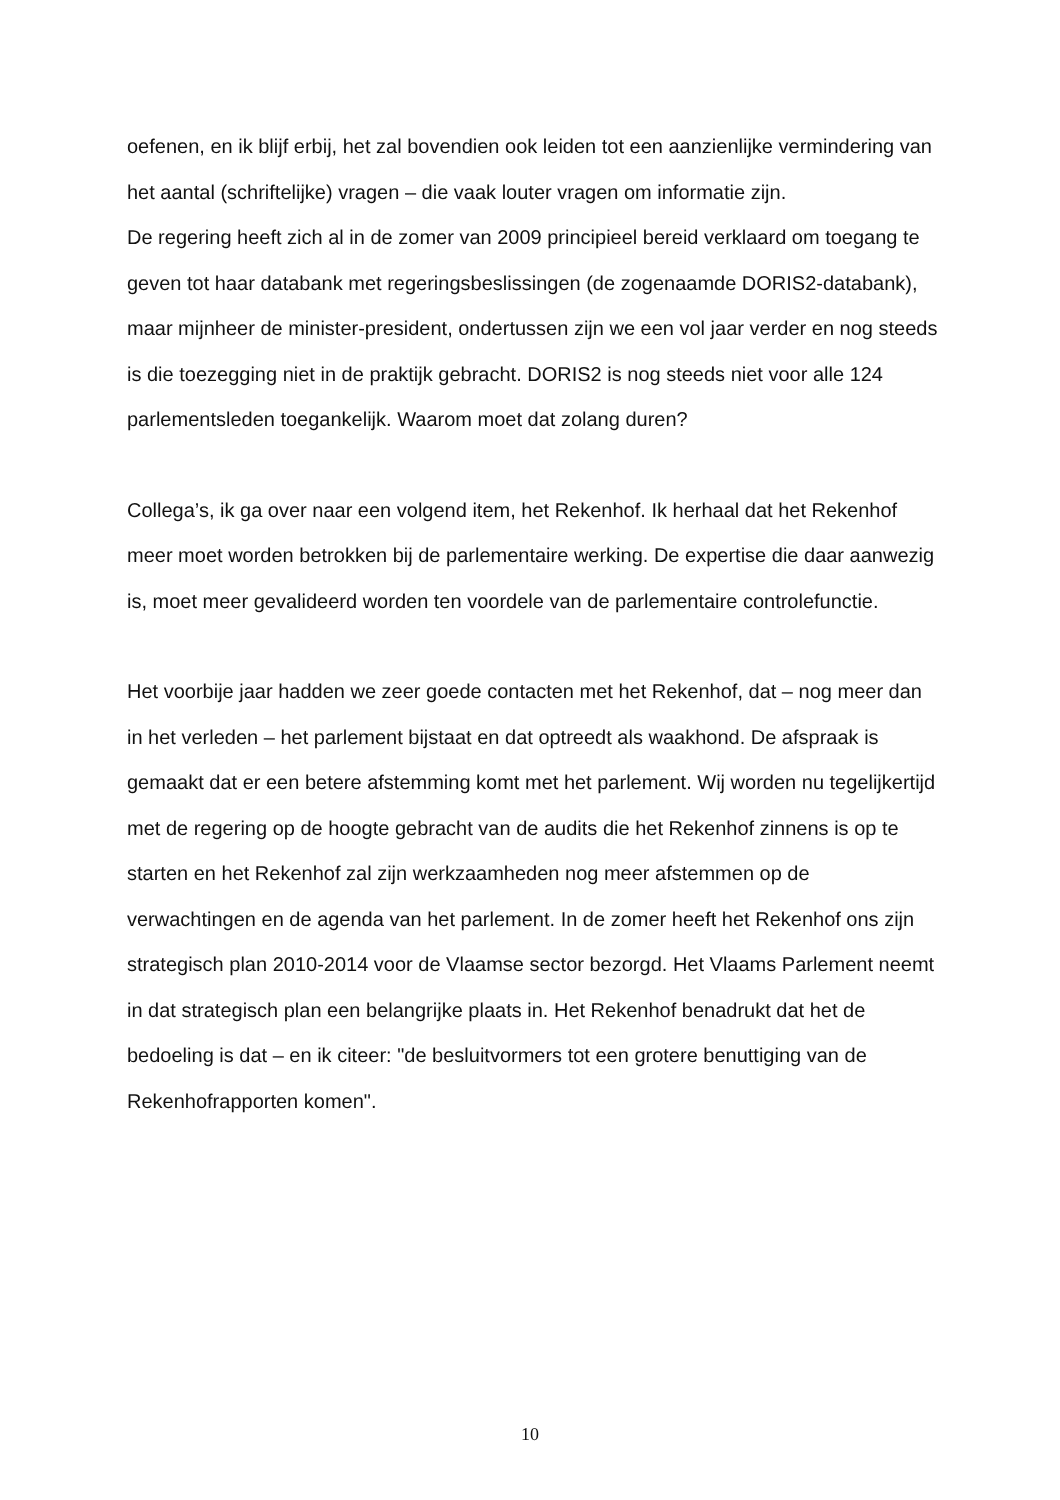oefenen, en ik blijf erbij, het zal bovendien ook leiden tot een aanzienlijke vermindering van het aantal (schriftelijke) vragen – die vaak louter vragen om informatie zijn.
De regering heeft zich al in de zomer van 2009 principieel bereid verklaard om toegang te geven tot haar databank met regeringsbeslissingen (de zogenaamde DORIS2-databank), maar mijnheer de minister-president, ondertussen zijn we een vol jaar verder en nog steeds is die toezegging niet in de praktijk gebracht. DORIS2 is nog steeds niet voor alle 124 parlementsleden toegankelijk. Waarom moet dat zolang duren?
Collega’s, ik ga over naar een volgend item, het Rekenhof. Ik herhaal dat het Rekenhof meer moet worden betrokken bij de parlementaire werking. De expertise die daar aanwezig is, moet meer gevalideerd worden ten voordele van de parlementaire controlefunctie.
Het voorbije jaar hadden we zeer goede contacten met het Rekenhof, dat – nog meer dan in het verleden – het parlement bijstaat en dat optreedt als waakhond. De afspraak is gemaakt dat er een betere afstemming komt met het parlement. Wij worden nu tegelijkertijd met de regering op de hoogte gebracht van de audits die het Rekenhof zinnens is op te starten en het Rekenhof zal zijn werkzaamheden nog meer afstemmen op de verwachtingen en de agenda van het parlement. In de zomer heeft het Rekenhof ons zijn strategisch plan 2010-2014 voor de Vlaamse sector bezorgd. Het Vlaams Parlement neemt in dat strategisch plan een belangrijke plaats in. Het Rekenhof benadrukt dat het de bedoeling is dat – en ik citeer: "de besluitvormers tot een grotere benuttiging van de Rekenhofrapporten komen".
10